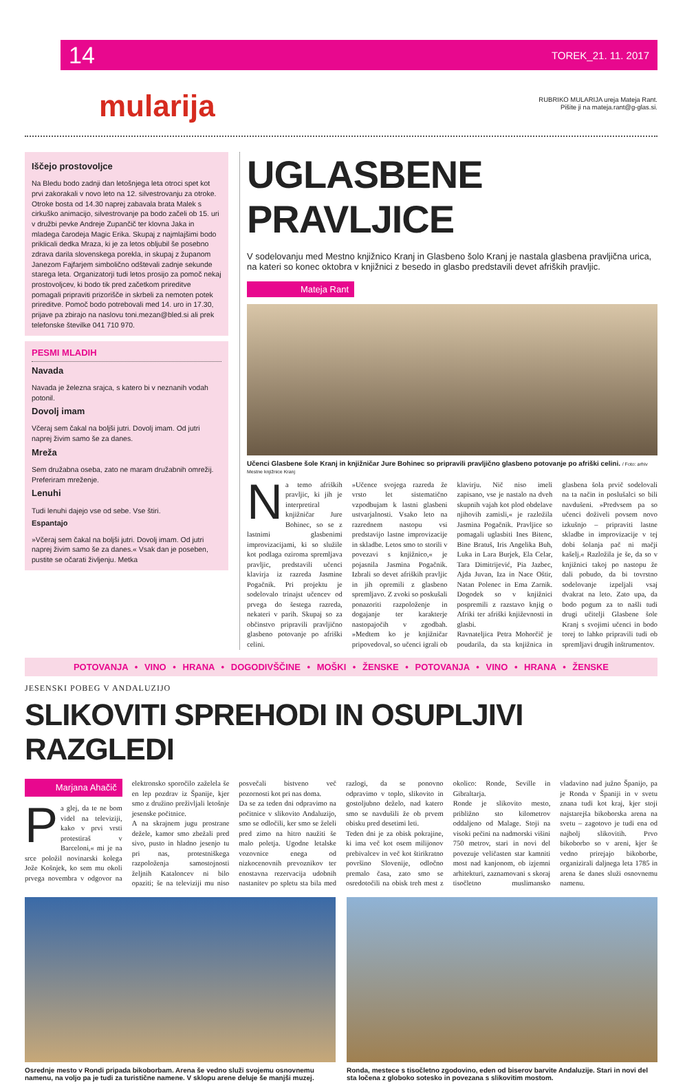14 TOREK_21. 11. 2017
mularija
RUBRIKO MULARIJA ureja Mateja Rant.
Pišite ji na mateja.rant@g-glas.si.
Iščejo prostovoljce
Na Bledu bodo zadnji dan letošnjega leta otroci spet kot prvi zakorakali v novo leto na 12. silvestrovanju za otroke. Otroke bosta od 14.30 naprej zabavala brata Malek s cirkuško animacijo, silvestrovanje pa bodo začeli ob 15. uri v družbi pevke Andreje Zupančič ter klovna Jaka in mladega čarodeja Magic Erika. Skupaj z najmlajšimi bodo priklicali dedka Mraza, ki je za letos obljubil še posebno zdrava darila slovenskega porekla, in skupaj z županom Janezom Fajfarjem simbolično odštevali zadnje sekunde starega leta. Organizatorji tudi letos prosijo za pomoč nekaj prostovoljcev, ki bodo tik pred začetkom prireditve pomagali pripraviti prizorišče in skrbeli za nemoten potek prireditve. Pomoč bodo potrebovali med 14. uro in 17.30, prijave pa zbirajo na naslovu toni.mezan@bled.si ali prek telefonske številke 041 710 970.
PESMI MLADIH
Navada
Navada je železna srajca, s katero bi v neznanih vodah potonil.
Dovolj imam
Včeraj sem čakal na boljši jutri. Dovolj imam. Od jutri naprej živim samo še za danes.
Mreža
Sem družabna oseba, zato ne maram družabnih omrežij. Preferiram mreženje.
Lenuhi
Tudi lenuhi dajejo vse od sebe. Vse štiri.
Espantajo
»Včeraj sem čakal na boljši jutri. Dovolj imam. Od jutri naprej živim samo še za danes.« Vsak dan je poseben, pustite se očarati življenju. Metka
UGLASBENE PRAVLJICE
V sodelovanju med Mestno knjižnico Kranj in Glasbeno šolo Kranj je nastala glasbena pravljična urica, na kateri so konec oktobra v knjižnici z besedo in glasbo predstavili devet afriških pravljic.
Mateja Rant
Učenci Glasbene šole Kranj in knjižničar Jure Bohinec so pripravili pravljično glasbeno potovanje po afriški celini. / Foto: arhiv Mestne knjižnice Kranj
Na temo afriških pravljic, ki jih je interpretiral knjižničar Jure Bohinec, so se z lastnimi glasbenimi improvizacijami, ki so služile kot podlaga oziroma spremljava pravljic, predstavili učenci klavirja iz razreda Jasmine Pogačnik. Pri projektu je sodelovalo trinajst učencev od prvega do šestega razreda, nekateri v parih. Skupaj so za občinstvo pripravili pravljično glasbeno potovanje po afriški celini.
»Učence svojega razreda že vrsto let sistematično vzpodbujam k lastni glasbeni ustvarjalnosti. Vsako leto na razrednem nastopu vsi predstavijo lastne improvizacije in skladbe. Letos smo to storili v povezavi s knjižnico,« je pojasnila Jasmina Pogačnik. Izbrali so devet afriških pravljic in jih opremili z glasbeno spremljavo. Z zvoki so poskušali ponazoriti razpoloženje in dogajanje ter karakterje nastopajočih v zgodbah. »Medtem ko je knjižničar pripovedoval, so učenci igrali ob klavirju. Nič niso imeli zapisano, vse je nastalo na dveh skupnih vajah kot plod obdelave njihovih zamisli,« je razložila Jasmina Pogačnik. Pravljice so pomagali uglasbiti Ines Bitenc, Bine Bratuš, Iris Angelika Buh, Luka in Lara Burjek, Ela Celar, Tara Dimitrijević, Pia Jazbec, Ajda Juvan, Iza in Nace Oštir, Natan Polenec in Ema Zarnik. Dogodek so v knjižnici pospremili z razstavo knjig o Afriki ter afriški književnosti in glasbi.
Ravnateljica Petra Mohorčič je poudarila, da sta knjižnica in glasbena šola prvič sodelovali na ta način in poslušalci so bili navdušeni. »Predvsem pa so učenci doživeli povsem novo izkušnjo – pripraviti lastne skladbe in improvizacije v tej dobi šolanja pač ni mačji kašelj.« Razložila je še, da so v knjižnici takoj po nastopu že dali pobudo, da bi tovrstno sodelovanje izpeljali vsaj dvakrat na leto. Zato upa, da bodo pogum za to našli tudi drugi učitelji Glasbene šole Kranj s svojimi učenci in bodo torej to lahko pripravili tudi ob spremljavi drugih inštrumentov.
POTOVANJA • VINO • HRANA • DOGODIVŠČINE • MOŠKI • ŽENSKE • POTOVANJA • VINO • HRANA • ŽENSKE
JESENSKI POBEG V ANDALUZIJO
SLIKOVITI SPREHODI IN OSUPLJIVI RAZGLEDI
Marjana Ahačič
Pa glej, da te ne bom videl na televiziji, kako v prvi vrsti protestiraš v Barceloni,« mi je na srce položil novinarski kolega Jože Košnjek, ko sem mu okoli prvega novembra v odgovor na elektronsko sporočilo zaželela še en lep pozdrav iz Španije, kjer smo z družino preživljali letošnje jesenske počitnice.
A na skrajnem jugu prostrane dežele, kamor smo zbežali pred sivo, pusto in hladno jesenjo tu pri nas, protestniškega razpoloženja samostojnosti željnih Kataloncev ni bilo opaziti; še na televiziji mu niso posvečali bistveno več pozornosti kot pri nas doma.
Da se za teden dni odpravimo na počitnice v slikovito Andaluzijo, smo se odločili, ker smo se želeli pred zimo na hitro naužiti še malo poletja. Ugodne letalske vozovnice enega od nizkocenovnih prevoznikov ter enostavna rezervacija udobnih nastanitev po spletu sta bila med razlogi, da se ponovno odpravimo v toplo, slikovito in gostoljubno deželo, nad katero smo se navdušili že ob prvem obisku pred desetimi leti.
Teden dni je za obisk pokrajine, ki ima več kot osem milijonov prebivalcev in več kot štirikratno površino Slovenije, odločno premalo časa, zato smo se osredotočili na obisk treh mest z okolico: Ronde, Seville in Gibraltarja.
Ronde je slikovito mesto, približno sto kilometrov oddaljeno od Malage. Stoji na visoki pečini na nadmorski višini 750 metrov, stari in novi del povezuje veličasten star kamniti most nad kanjonom, ob izjemni arhitekturi, zaznamovani s skoraj tisočletno muslimansko vladavino nad južno Španijo, pa je Ronda v Španiji in v svetu znana tudi kot kraj, kjer stoji najstarejša bikoborska arena na svetu – zagotovo je tudi ena od najbolj slikovitih. Prvo bikoborbo so v areni, kjer še vedno prirejajo bikoborbe, organizirali daljnega leta 1785 in arena še danes služi osnovnemu namenu.
Osrednje mesto v Rondi pripada bikoborbam. Arena še vedno služi svojemu osnovnemu namenu, na voljo pa je tudi za turistične namene. V sklopu arene deluje še manjši muzej.
Ronda, mestece s tisočletno zgodovino, eden od biserov barvite Andaluzije. Stari in novi del sta ločena z globoko sotesko in povezana s slikovitim mostom.